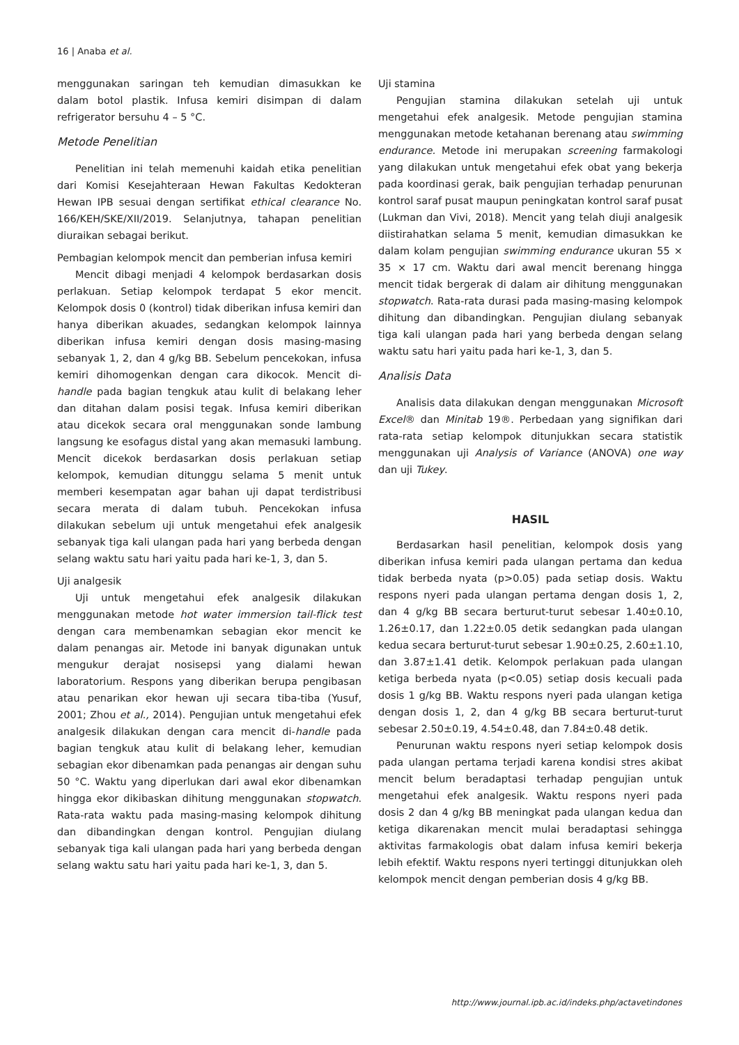16 | Anaba et al.
menggunakan saringan teh kemudian dimasukkan ke dalam botol plastik. Infusa kemiri disimpan di dalam refrigerator bersuhu 4 – 5 °C.
Metode Penelitian
Penelitian ini telah memenuhi kaidah etika penelitian dari Komisi Kesejahteraan Hewan Fakultas Kedokteran Hewan IPB sesuai dengan sertifikat ethical clearance No. 166/KEH/SKE/XII/2019. Selanjutnya, tahapan penelitian diuraikan sebagai berikut.
Pembagian kelompok mencit dan pemberian infusa kemiri
Mencit dibagi menjadi 4 kelompok berdasarkan dosis perlakuan. Setiap kelompok terdapat 5 ekor mencit. Kelompok dosis 0 (kontrol) tidak diberikan infusa kemiri dan hanya diberikan akuades, sedangkan kelompok lainnya diberikan infusa kemiri dengan dosis masing-masing sebanyak 1, 2, dan 4 g/kg BB. Sebelum pencekokan, infusa kemiri dihomogenkan dengan cara dikocok. Mencit di-handle pada bagian tengkuk atau kulit di belakang leher dan ditahan dalam posisi tegak. Infusa kemiri diberikan atau dicekok secara oral menggunakan sonde lambung langsung ke esofagus distal yang akan memasuki lambung. Mencit dicekok berdasarkan dosis perlakuan setiap kelompok, kemudian ditunggu selama 5 menit untuk memberi kesempatan agar bahan uji dapat terdistribusi secara merata di dalam tubuh. Pencekokan infusa dilakukan sebelum uji untuk mengetahui efek analgesik sebanyak tiga kali ulangan pada hari yang berbeda dengan selang waktu satu hari yaitu pada hari ke-1, 3, dan 5.
Uji analgesik
Uji untuk mengetahui efek analgesik dilakukan menggunakan metode hot water immersion tail-flick test dengan cara membenamkan sebagian ekor mencit ke dalam penangas air. Metode ini banyak digunakan untuk mengukur derajat nosisepsi yang dialami hewan laboratorium. Respons yang diberikan berupa pengibasan atau penarikan ekor hewan uji secara tiba-tiba (Yusuf, 2001; Zhou et al., 2014). Pengujian untuk mengetahui efek analgesik dilakukan dengan cara mencit di-handle pada bagian tengkuk atau kulit di belakang leher, kemudian sebagian ekor dibenamkan pada penangas air dengan suhu 50 °C. Waktu yang diperlukan dari awal ekor dibenamkan hingga ekor dikibaskan dihitung menggunakan stopwatch. Rata-rata waktu pada masing-masing kelompok dihitung dan dibandingkan dengan kontrol. Pengujian diulang sebanyak tiga kali ulangan pada hari yang berbeda dengan selang waktu satu hari yaitu pada hari ke-1, 3, dan 5.
Uji stamina
Pengujian stamina dilakukan setelah uji untuk mengetahui efek analgesik. Metode pengujian stamina menggunakan metode ketahanan berenang atau swimming endurance. Metode ini merupakan screening farmakologi yang dilakukan untuk mengetahui efek obat yang bekerja pada koordinasi gerak, baik pengujian terhadap penurunan kontrol saraf pusat maupun peningkatan kontrol saraf pusat (Lukman dan Vivi, 2018). Mencit yang telah diuji analgesik diistirahatkan selama 5 menit, kemudian dimasukkan ke dalam kolam pengujian swimming endurance ukuran 55 × 35 × 17 cm. Waktu dari awal mencit berenang hingga mencit tidak bergerak di dalam air dihitung menggunakan stopwatch. Rata-rata durasi pada masing-masing kelompok dihitung dan dibandingkan. Pengujian diulang sebanyak tiga kali ulangan pada hari yang berbeda dengan selang waktu satu hari yaitu pada hari ke-1, 3, dan 5.
Analisis Data
Analisis data dilakukan dengan menggunakan Microsoft Excel® dan Minitab 19®. Perbedaan yang signifikan dari rata-rata setiap kelompok ditunjukkan secara statistik menggunakan uji Analysis of Variance (ANOVA) one way dan uji Tukey.
HASIL
Berdasarkan hasil penelitian, kelompok dosis yang diberikan infusa kemiri pada ulangan pertama dan kedua tidak berbeda nyata (p>0.05) pada setiap dosis. Waktu respons nyeri pada ulangan pertama dengan dosis 1, 2, dan 4 g/kg BB secara berturut-turut sebesar 1.40±0.10, 1.26±0.17, dan 1.22±0.05 detik sedangkan pada ulangan kedua secara berturut-turut sebesar 1.90±0.25, 2.60±1.10, dan 3.87±1.41 detik. Kelompok perlakuan pada ulangan ketiga berbeda nyata (p<0.05) setiap dosis kecuali pada dosis 1 g/kg BB. Waktu respons nyeri pada ulangan ketiga dengan dosis 1, 2, dan 4 g/kg BB secara berturut-turut sebesar 2.50±0.19, 4.54±0.48, dan 7.84±0.48 detik.
Penurunan waktu respons nyeri setiap kelompok dosis pada ulangan pertama terjadi karena kondisi stres akibat mencit belum beradaptasi terhadap pengujian untuk mengetahui efek analgesik. Waktu respons nyeri pada dosis 2 dan 4 g/kg BB meningkat pada ulangan kedua dan ketiga dikarenakan mencit mulai beradaptasi sehingga aktivitas farmakologis obat dalam infusa kemiri bekerja lebih efektif. Waktu respons nyeri tertinggi ditunjukkan oleh kelompok mencit dengan pemberian dosis 4 g/kg BB.
http://www.journal.ipb.ac.id/indeks.php/actavetindones